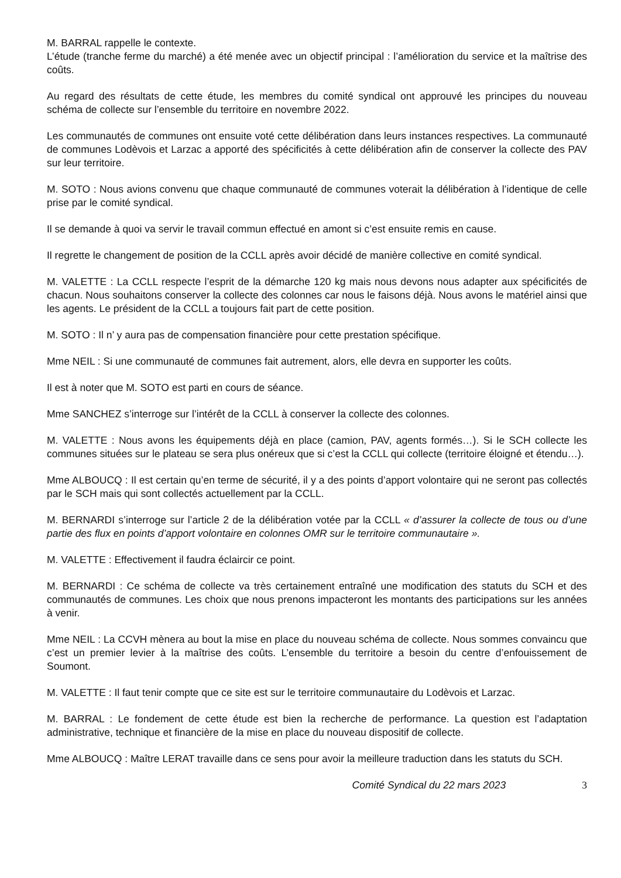M. BARRAL rappelle le contexte.
L’étude (tranche ferme du marché) a été menée avec un objectif principal : l’amélioration du service et la maîtrise des coûts.
Au regard des résultats de cette étude, les membres du comité syndical ont approuvé les principes du nouveau schéma de collecte sur l’ensemble du territoire en novembre 2022.
Les communautés de communes ont ensuite voté cette délibération dans leurs instances respectives. La communauté de communes Lodèvois et Larzac a apporté des spécificités à cette délibération afin de conserver la collecte des PAV sur leur territoire.
M. SOTO : Nous avions convenu que chaque communauté de communes voterait la délibération à l’identique de celle prise par le comité syndical.
Il se demande à quoi va servir le travail commun effectué en amont si c’est ensuite remis en cause.
Il regrette le changement de position de la CCLL après avoir décidé de manière collective en comité syndical.
M. VALETTE : La CCLL respecte l’esprit de la démarche 120 kg mais nous devons nous adapter aux spécificités de chacun. Nous souhaitons conserver la collecte des colonnes car nous le faisons déjà. Nous avons le matériel ainsi que les agents. Le président de la CCLL a toujours fait part de cette position.
M. SOTO : Il n’ y aura pas de compensation financière pour cette prestation spécifique.
Mme NEIL : Si une communauté de communes fait autrement, alors, elle devra en supporter les coûts.
Il est à noter que M. SOTO est parti en cours de séance.
Mme SANCHEZ s’interroge sur l’intérêt de la CCLL à conserver la collecte des colonnes.
M. VALETTE : Nous avons les équipements déjà en place (camion, PAV, agents formés…). Si le SCH collecte les communes situées sur le plateau se sera plus onéreux que si c’est la CCLL qui collecte (territoire éloigné et étendu…).
Mme ALBOUCQ : Il est certain qu’en terme de sécurité, il y a des points d’apport volontaire qui ne seront pas collectés par le SCH mais qui sont collectés actuellement par la CCLL.
M. BERNARDI s’interroge sur l’article 2 de la délibération votée par la CCLL « d’assurer la collecte de tous ou d’une partie des flux en points d’apport volontaire en colonnes OMR sur le territoire communautaire ».
M. VALETTE : Effectivement il faudra éclaircir ce point.
M. BERNARDI : Ce schéma de collecte va très certainement entraîné une modification des statuts du SCH et des communautés de communes. Les choix que nous prenons impacteront les montants des participations sur les années à venir.
Mme NEIL : La CCVH mènera au bout la mise en place du nouveau schéma de collecte. Nous sommes convaincu que c’est un premier levier à la maîtrise des coûts. L’ensemble du territoire a besoin du centre d’enfouissement de Soumont.
M. VALETTE : Il faut tenir compte que ce site est sur le territoire communautaire du Lodèvois et Larzac.
M. BARRAL : Le fondement de cette étude est bien la recherche de performance. La question est l’adaptation administrative, technique et financière de la mise en place du nouveau dispositif de collecte.
Mme ALBOUCQ : Maître LERAT travaille dans ce sens pour avoir la meilleure traduction dans les statuts du SCH.
Comité Syndical du 22 mars 2023 3